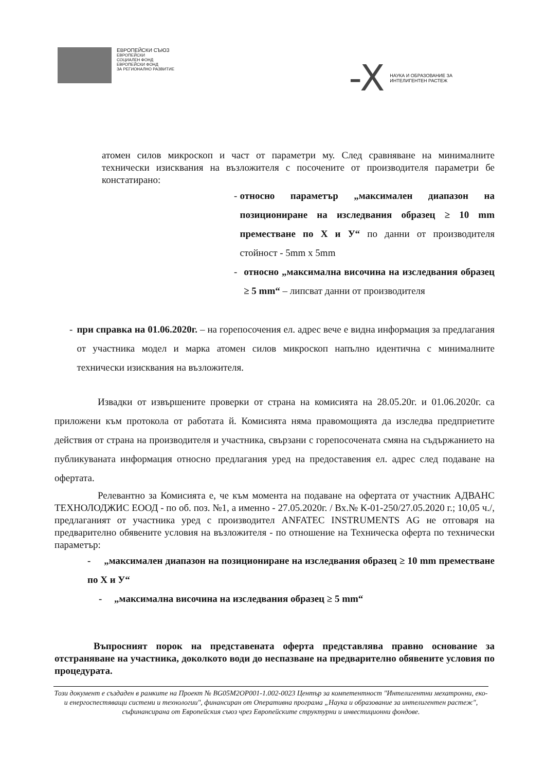ЕВРОПЕЙСКИ СЪЮЗ
ЕВРОПЕЙСКИ
СОЦИАЛЕН ФОНД
ЕВРОПЕЙСКИ ФОНД
ЗА РЕГИОНАЛНО РАЗВИТИЕ
-X
НАУКА И ОБРАЗОВАНИЕ ЗА
ИНТЕЛИГЕНТЕН РАСТЕЖ
атомен силов микроскоп и част от параметри му. След сравняване на минималните технически изисквания на възложителя с посочените от производителя параметри бе констатирано:
- относно параметър „максимален диапазон на позициониране на изследвания образец ≥ 10 mm преместване по X и У“ по данни от производителя стойност - 5mm x 5mm
- относно „максимална височина на изследвания образец ≥ 5 mm“ – липсват данни от производителя
- при справка на 01.06.2020г. – на горепосочения ел. адрес вече е видна информация за предлагания от участника модел и марка атомен силов микроскоп напълно идентична с минималните технически изисквания на възложителя.
Извадки от извършените проверки от страна на комисията на 28.05.20г. и 01.06.2020г. са приложени към протокола от работата й. Комисията няма правомощията да изследва предприетите действия от страна на производителя и участника, свързани с горепосочената смяна на съдържанието на публикуваната информация относно предлагания уред на предоставения ел. адрес след подаване на офертата.
Релевантно за Комисията е, че към момента на подаване на офертата от участник АДВАНС ТЕХНОЛОДЖИС ЕООД - по об. поз. №1, а именно - 27.05.2020г. / Вх.№ К-01-250/27.05.2020 г.; 10,05 ч./, предлаганият от участника уред с производител ANFATEC INSTRUMENTS AG не отговаря на предварително обявените условия на възложителя - по отношение на Техническа оферта по технически параметър:
- „максимален диапазон на позициониране на изследвания образец ≥ 10 mm преместване по X и У“
- „максимална височина на изследвания образец ≥ 5 mm“
Въпросният порок на представената оферта представлява правно основание за отстраняване на участника, доколкото води до неспазване на предварително обявените условия по процедурата.
Този документ е създаден в рамките на Проект № BG05M2OP001-1.002-0023 Център за компетентност "Интелигентни мехатронни, еко- и енергоспестяващи системи и технологии", финансиран от Оперативна програма „Наука и образование за интелигентен растеж", съфинансирана от Европейския съюз чрез Европейските структурни и инвестиционни фондове.